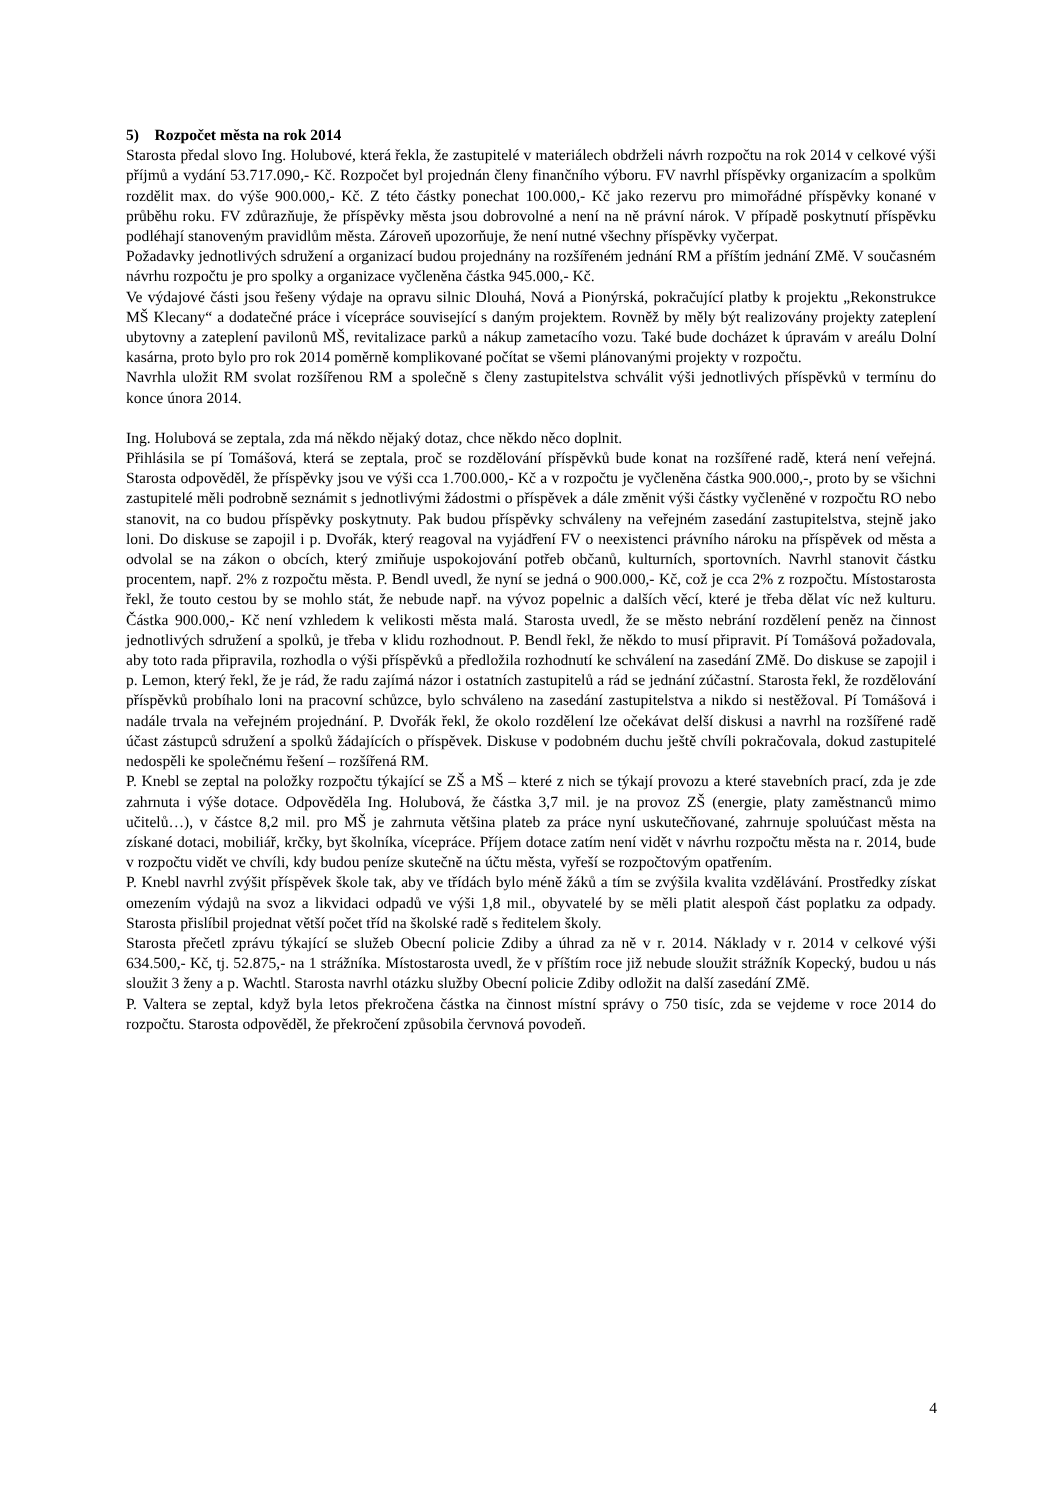5) Rozpočet města na rok 2014
Starosta předal slovo Ing. Holubové, která řekla, že zastupitelé v materiálech obdrželi návrh rozpočtu na rok 2014 v celkové výši příjmů a vydání 53.717.090,- Kč. Rozpočet byl projednán členy finančního výboru. FV navrhl příspěvky organizacím a spolkům rozdělit max. do výše 900.000,- Kč. Z této částky ponechat 100.000,- Kč jako rezervu pro mimořádné příspěvky konané v průběhu roku. FV zdůrazňuje, že příspěvky města jsou dobrovolné a není na ně právní nárok. V případě poskytnutí příspěvku podléhají stanoveným pravidlům města. Zároveň upozorňuje, že není nutné všechny příspěvky vyčerpat.
Požadavky jednotlivých sdružení a organizací budou projednány na rozšířeném jednání RM a příštím jednání ZMě. V současném návrhu rozpočtu je pro spolky a organizace vyčleněna částka 945.000,- Kč.
Ve výdajové části jsou řešeny výdaje na opravu silnic Dlouhá, Nová a Pionýrská, pokračující platby k projektu „Rekonstrukce MŠ Klecany“ a dodatečné práce i vícepráce související s daným projektem. Rovněž by měly být realizovány projekty zateplení ubytovny a zateplení pavilonů MŠ, revitalizace parků a nákup zametacího vozu. Také bude docházet k úpravám v areálu Dolní kasárna, proto bylo pro rok 2014 poměrně komplikované počítat se všemi plánovanými projekty v rozpočtu.
Navrhla uložit RM svolat rozšířenou RM a společně s členy zastupitelstva schválit výši jednotlivých příspěvků v termínu do konce února 2014.
Ing. Holubová se zeptala, zda má někdo nějaký dotaz, chce někdo něco doplnit.
Přihlásila se pí Tomášová, která se zeptala, proč se rozdělování příspěvků bude konat na rozšířené radě, která není veřejná. Starosta odpověděl, že příspěvky jsou ve výši cca 1.700.000,- Kč a v rozpočtu je vyčleněna částka 900.000,-, proto by se všichni zastupitelé měli podrobně seznámit s jednotlivými žádostmi o příspěvek a dále změnit výši částky vyčleněné v rozpočtu RO nebo stanovit, na co budou příspěvky poskytnuty. Pak budou příspěvky schváleny na veřejném zasedání zastupitelstva, stejně jako loni. Do diskuse se zapojil i p. Dvořák, který reagoval na vyjádření FV o neexistenci právního nároku na příspěvek od města a odvolal se na zákon o obcích, který zmiňuje uspokojování potřeb občanů, kulturních, sportovních. Navrhl stanovit částku procentem, např. 2% z rozpočtu města. P. Bendl uvedl, že nyní se jedná o 900.000,- Kč, což je cca 2% z rozpočtu. Místostarosta řekl, že touto cestou by se mohlo stát, že nebude např. na vývoz popelnic a dalších věcí, které je třeba dělat víc než kulturu. Částka 900.000,- Kč není vzhledem k velikosti města malá. Starosta uvedl, že se město nebrání rozdělení peněz na činnost jednotlivých sdružení a spolků, je třeba v klidu rozhodnout. P. Bendl řekl, že někdo to musí připravit. Pí Tomášová požadovala, aby toto rada připravila, rozhodla o výši příspěvků a předložila rozhodnutí ke schválení na zasedání ZMě. Do diskuse se zapojil i p. Lemon, který řekl, že je rád, že radu zajímá názor i ostatních zastupitelů a rád se jednání zúčastní. Starosta řekl, že rozdělování příspěvků probíhalo loni na pracovní schůzce, bylo schváleno na zasedání zastupitelstva a nikdo si nestěžoval. Pí Tomášová i nadále trvala na veřejném projednání. P. Dvořák řekl, že okolo rozdělení lze očekávat delší diskusi a navrhl na rozšířené radě účast zástupců sdružení a spolků žádajících o příspěvek. Diskuse v podobném duchu ještě chvíli pokračovala, dokud zastupitelé nedospěli ke společnému řešení – rozšířená RM.
P. Knebl se zeptal na položky rozpočtu týkající se ZŠ a MŠ – které z nich se týkají provozu a které stavebních prací, zda je zde zahrnuta i výše dotace. Odpověděla Ing. Holubová, že částka 3,7 mil. je na provoz ZŠ (energie, platy zaměstnanců mimo učitelů…), v částce 8,2 mil. pro MŠ je zahrnuta většina plateb za práce nyní uskutečňované, zahrnuje spoluúčast města na získané dotaci, mobiliář, krčky, byt školníka, vícepráce. Příjem dotace zatím není vidět v návrhu rozpočtu města na r. 2014, bude v rozpočtu vidět ve chvíli, kdy budou peníze skutečně na účtu města, vyřeší se rozpočtovým opatřením.
P. Knebl navrhl zvýšit příspěvek škole tak, aby ve třídách bylo méně žáků a tím se zvýšila kvalita vzdělávání. Prostředky získat omezením výdajů na svoz a likvidaci odpadů ve výši 1,8 mil., obyvatelé by se měli platit alespoň část poplatku za odpady. Starosta přislíbil projednat větší počet tříd na školské radě s ředitelem školy.
Starosta přečetl zprávu týkající se služeb Obecní policie Zdiby a úhrad za ně v r. 2014. Náklady v r. 2014 v celkové výši 634.500,- Kč, tj. 52.875,- na 1 strážníka. Místostarosta uvedl, že v příštím roce již nebude sloužit strážník Kopecký, budou u nás sloužit 3 ženy a p. Wachtl. Starosta navrhl otázku služby Obecní policie Zdiby odložit na další zasedání ZMě.
P. Valtera se zeptal, když byla letos překročena částka na činnost místní správy o 750 tisíc, zda se vejdeme v roce 2014 do rozpočtu. Starosta odpověděl, že překročení způsobila červnová povodeň.
4